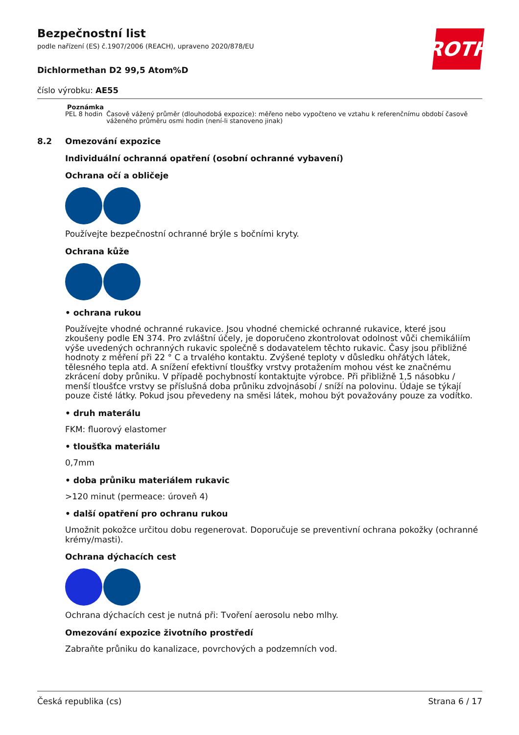ROTH
Bezpečnostní list
podle nařízení (ES) č.1907/2006 (REACH), upraveno 2020/878/EU
Dichlormethan D2 99,5 Atom%D
číslo výrobku: AE55
Poznámka PEL 8 hodin Časově vážený průměr (dlouhodobá expozice): měřeno nebo vypočteno ve vztahu k referenčnímu období časově váženého průměru osmi hodin (není-li stanoveno jinak)
8.2 Omezování expozice
Individuální ochranná opatření (osobní ochranné vybavení)
Ochrana očí a obličeje
Používejte bezpečnostní ochranné brýle s bočními kryty.
Ochrana kůže
• ochrana rukou
Používejte vhodné ochranné rukavice. Jsou vhodné chemické ochranné rukavice, které jsou zkoušeny podle EN 374. Pro zvláštní účely, je doporučeno zkontrolovat odolnost vůči chemikáliím výše uvedených ochranných rukavic společně s dodavatelem těchto rukavic. Časy jsou přibližné hodnoty z měření při 22 ° C a trvalého kontaktu. Zvýšené teploty v důsledku ohřátých látek, tělesného tepla atd. A snížení efektivní tloušťky vrstvy protažením mohou vést ke značnému zkrácení doby průniku. V případě pochybností kontaktujte výrobce. Při přibližně 1,5 násobku / menší tloušťce vrstvy se příslušná doba průniku zdvojnásobí / sníží na polovinu. Údaje se týkají pouze čisté látky. Pokud jsou převedeny na směsi látek, mohou být považovány pouze za vodítko.
• druh materálu
FKM: fluorový elastomer
• tloušťka materiálu
0,7mm
• doba průniku materiálem rukavic
>120 minut (permeace: úroveň 4)
• další opatření pro ochranu rukou
Umožnit pokožce určitou dobu regenerovat. Doporučuje se preventivní ochrana pokožky (ochranné krémy/masti).
Ochrana dýchacích cest
Ochrana dýchacích cest je nutná při: Tvoření aerosolu nebo mlhy.
Omezování expozice životního prostředí
Zabraňte průniku do kanalizace, povrchových a podzemních vod.
Česká republika (cs) Strana 6 / 17